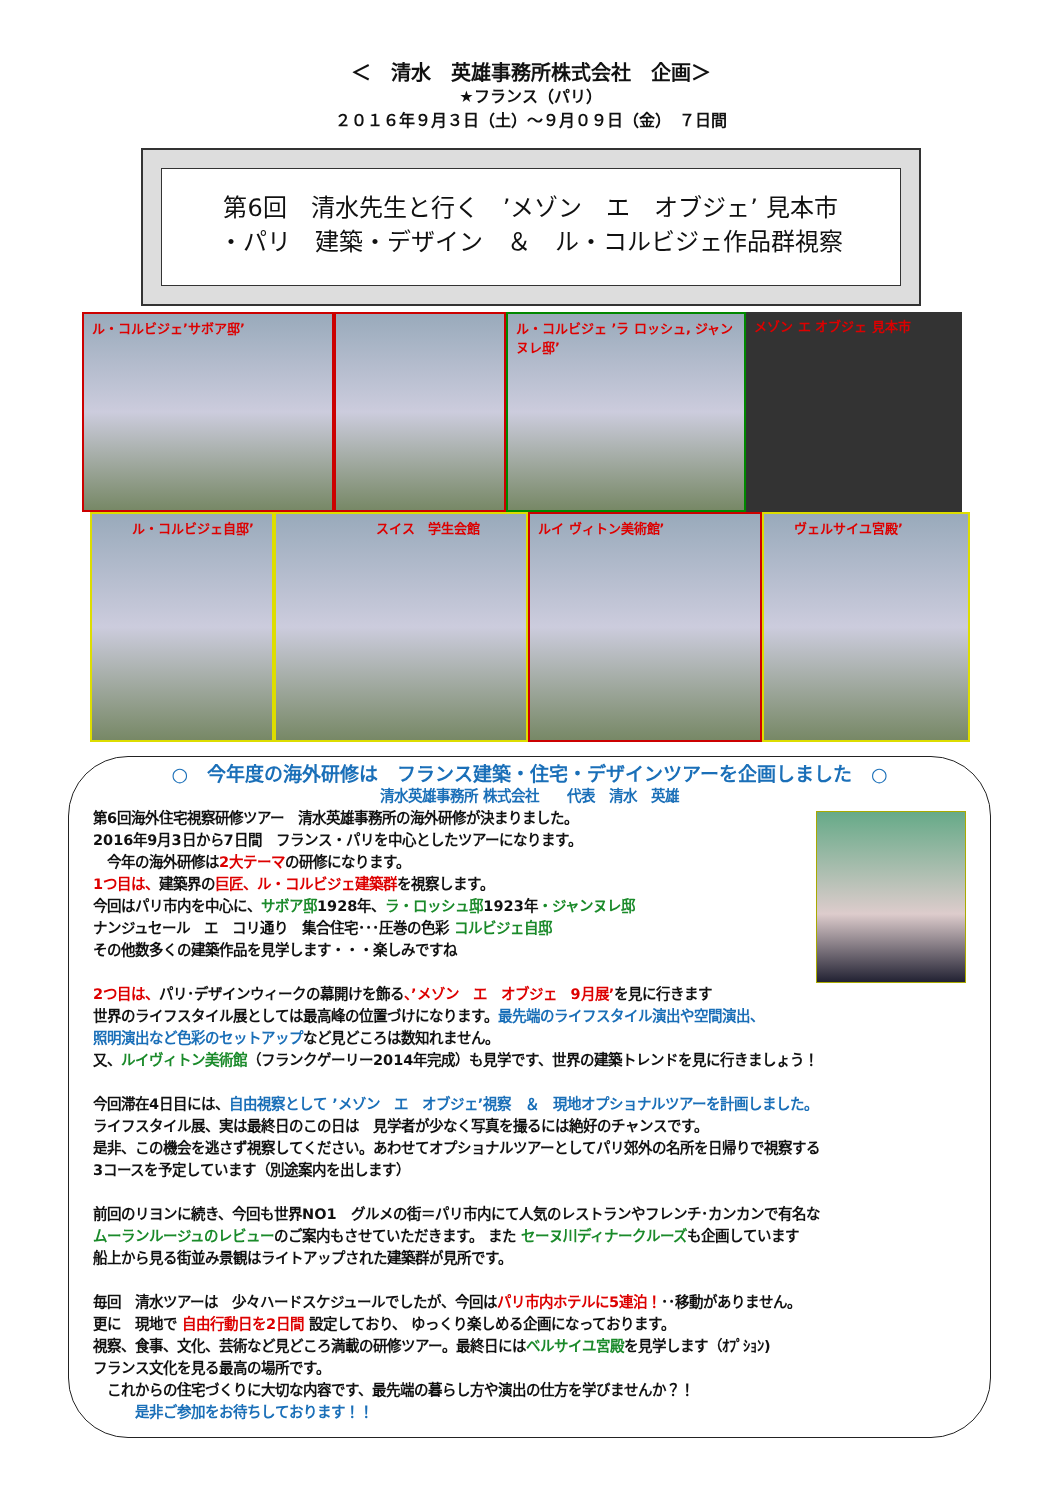＜　清水　英雄事務所株式会社　企画＞
★フランス（パリ）
２０１６年９月３日（土）～９月０９日（金）　７日間
第6回　清水先生と行く　’メゾン　エ　オブジェ’ 見本市
・パリ　建築・デザイン　＆　ル・コルビジェ作品群視察
ル・コルビジェ’サボア邸’
ル・コルビジェ ’ラ ロッシュ, ジャンヌレ邸’
メゾン エ オブジェ 見本市
ル・コルビジェ自邸’
スイス　学生会館
ルイ ヴィトン美術館’
ヴェルサイユ宮殿’
○　今年度の海外研修は　フランス建築・住宅・デザインツアーを企画しました　○
清水英雄事務所 株式会社　　代表　清水　英雄
第6回海外住宅視察研修ツアー　清水英雄事務所の海外研修が決まりました。
2016年9月3日から7日間　フランス・パリを中心としたツアーになります。
　今年の海外研修は2大テーマの研修になります。
1つ目は、建築界の巨匠、ル・コルビジェ建築群を視察します。
今回はパリ市内を中心に、サボア邸1928年、ラ・ロッシュ邸1923年・ジャンヌレ邸
ナンジュセール　エ　コリ通り　集合住宅･･･圧巻の色彩 コルビジェ自邸
その他数多くの建築作品を見学します・・・楽しみですね
2つ目は、パリ･デザインウィークの幕開けを飾る、’メゾン　エ　オブジェ　9月展’を見に行きます
世界のライフスタイル展としては最高峰の位置づけになります。最先端のライフスタイル演出や空間演出、
照明演出など色彩のセットアップなど見どころは数知れません。
又、ルイヴィトン美術館（フランクゲーリー2014年完成）も見学です、世界の建築トレンドを見に行きましょう！
今回滞在4日目には、自由視察として ’メゾン　エ　オブジェ’視察　＆　現地オプショナルツアーを計画しました。
ライフスタイル展、実は最終日のこの日は　見学者が少なく写真を撮るには絶好のチャンスです。
是非、この機会を逃さず視察してください。あわせてオプショナルツアーとしてパリ郊外の名所を日帰りで視察する
3コースを予定しています（別途案内を出します）
前回のリヨンに続き、今回も世界NO1　グルメの街＝パリ市内にて人気のレストランやフレンチ･カンカンで有名な
ムーランルージュのレビューのご案内もさせていただきます。 また セーヌ川ディナークルーズも企画しています
船上から見る街並み景観はライトアップされた建築群が見所です。
毎回　清水ツアーは　少々ハードスケジュールでしたが、今回はパリ市内ホテルに5連泊！･･移動がありません。
更に　現地で 自由行動日を2日間 設定しており、 ゆっくり楽しめる企画になっております。
視察、食事、文化、芸術など見どころ満載の研修ツアー。最終日にはベルサイユ宮殿を見学します（ｵﾌﾟｼｮﾝ)
フランス文化を見る最高の場所です。
　これからの住宅づくりに大切な内容です、最先端の暮らし方や演出の仕方を学びませんか？！
　　　是非ご参加をお待ちしております！！